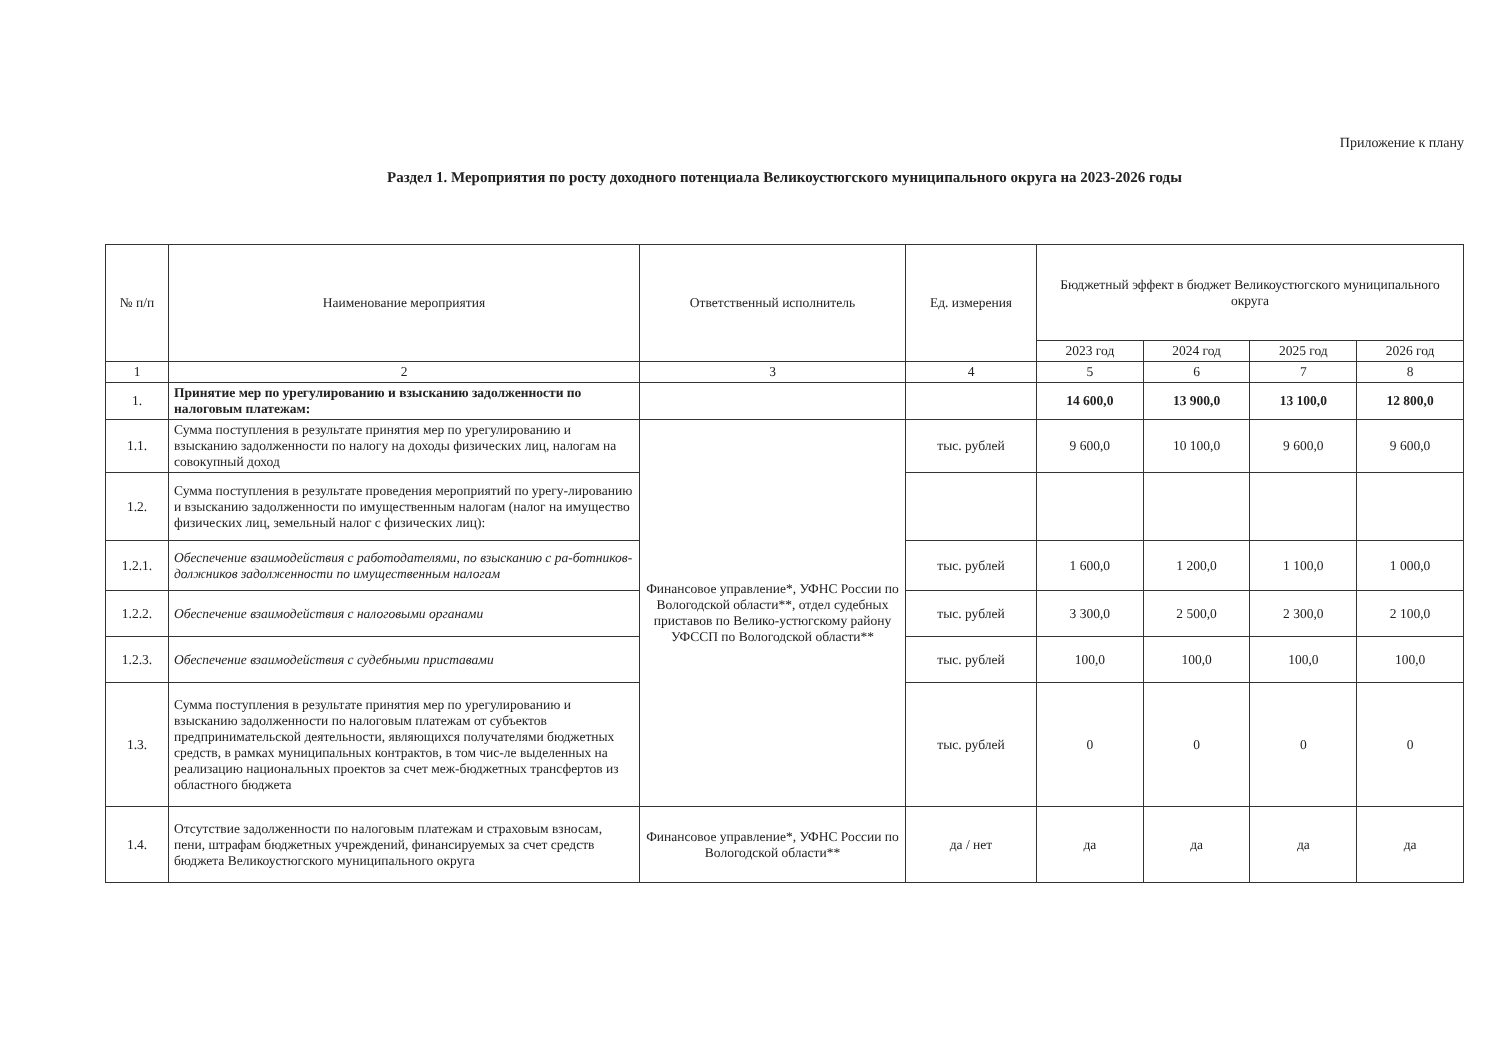Приложение к плану
Раздел 1. Мероприятия по росту доходного потенциала Великоустюгского муниципального округа на 2023-2026 годы
| № п/п | Наименование мероприятия | Ответственный исполнитель | Ед. измерения | Бюджетный эффект в бюджет Великоустюгского муниципального округа | | | |
| --- | --- | --- | --- | --- | --- | --- | --- |
| | | | | 2023 год | 2024 год | 2025 год | 2026 год |
| 1 | 2 | 3 | 4 | 5 | 6 | 7 | 8 |
| 1. | Принятие мер по урегулированию и взысканию задолженности по налоговым платежам: | | | 14 600,0 | 13 900,0 | 13 100,0 | 12 800,0 |
| 1.1. | Сумма поступления в результате принятия мер по урегулированию и взысканию задолженности по налогу на доходы физических лиц, налогам на совокупный доход | Финансовое управление*, УФНС России по Вологодской области**, отдел судебных приставов по Велико-устюгскому району УФССП по Вологодской области** | тыс. рублей | 9 600,0 | 10 100,0 | 9 600,0 | 9 600,0 |
| 1.2. | Сумма поступления в результате проведения мероприятий по урегу-лированию и взысканию задолженности по имущественным налогам (налог на имущество физических лиц, земельный налог с физических лиц): | | | | | | |
| 1.2.1. | Обеспечение взаимодействия с работодателями, по взысканию с ра-ботников-должников задолженности по имущественным налогам | | тыс. рублей | 1 600,0 | 1 200,0 | 1 100,0 | 1 000,0 |
| 1.2.2. | Обеспечение взаимодействия с налоговыми органами | | тыс. рублей | 3 300,0 | 2 500,0 | 2 300,0 | 2 100,0 |
| 1.2.3. | Обеспечение взаимодействия с судебными приставами | | тыс. рублей | 100,0 | 100,0 | 100,0 | 100,0 |
| 1.3. | Сумма поступления в результате принятия мер по урегулированию и взысканию задолженности по налоговым платежам от субъектов предпринимательской деятельности, являющихся получателями бюджетных средств, в рамках муниципальных контрактов, в том чис-ле выделенных на реализацию национальных проектов за счет меж-бюджетных трансфертов из областного бюджета | | тыс. рублей | 0 | 0 | 0 | 0 |
| 1.4. | Отсутствие задолженности по налоговым платежам и страховым взносам, пени, штрафам бюджетных учреждений, финансируемых за счет средств бюджета Великоустюгского муниципального округа | Финансовое управление*, УФНС России по Вологодской области** | да / нет | да | да | да | да |